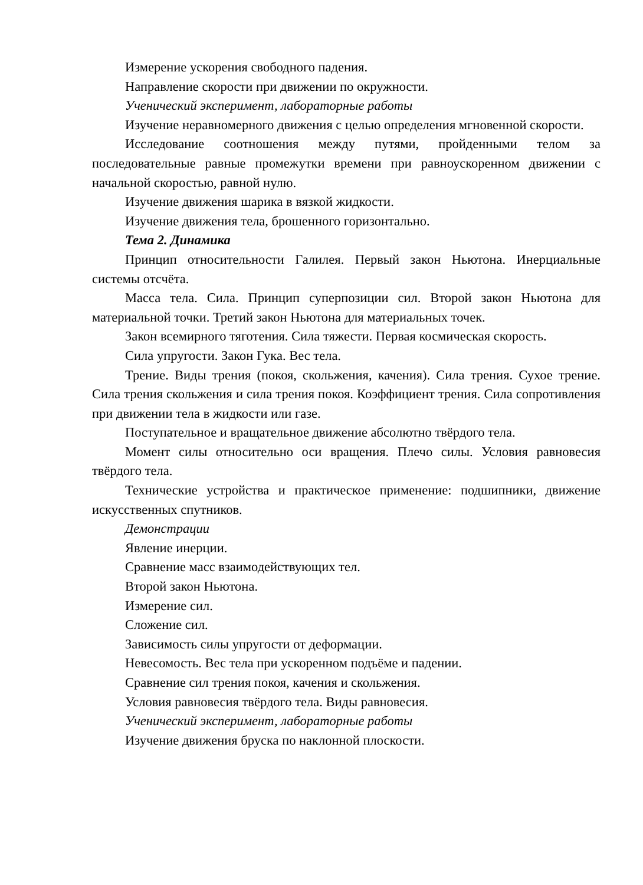Измерение ускорения свободного падения.
Направление скорости при движении по окружности.
Ученический эксперимент, лабораторные работы
Изучение неравномерного движения с целью определения мгновенной скорости.
Исследование соотношения между путями, пройденными телом за последовательные равные промежутки времени при равноускоренном движении с начальной скоростью, равной нулю.
Изучение движения шарика в вязкой жидкости.
Изучение движения тела, брошенного горизонтально.
Тема 2. Динамика
Принцип относительности Галилея. Первый закон Ньютона. Инерциальные системы отсчёта.
Масса тела. Сила. Принцип суперпозиции сил. Второй закон Ньютона для материальной точки. Третий закон Ньютона для материальных точек.
Закон всемирного тяготения. Сила тяжести. Первая космическая скорость.
Сила упругости. Закон Гука. Вес тела.
Трение. Виды трения (покоя, скольжения, качения). Сила трения. Сухое трение. Сила трения скольжения и сила трения покоя. Коэффициент трения. Сила сопротивления при движении тела в жидкости или газе.
Поступательное и вращательное движение абсолютно твёрдого тела.
Момент силы относительно оси вращения. Плечо силы. Условия равновесия твёрдого тела.
Технические устройства и практическое применение: подшипники, движение искусственных спутников.
Демонстрации
Явление инерции.
Сравнение масс взаимодействующих тел.
Второй закон Ньютона.
Измерение сил.
Сложение сил.
Зависимость силы упругости от деформации.
Невесомость. Вес тела при ускоренном подъёме и падении.
Сравнение сил трения покоя, качения и скольжения.
Условия равновесия твёрдого тела. Виды равновесия.
Ученический эксперимент, лабораторные работы
Изучение движения бруска по наклонной плоскости.